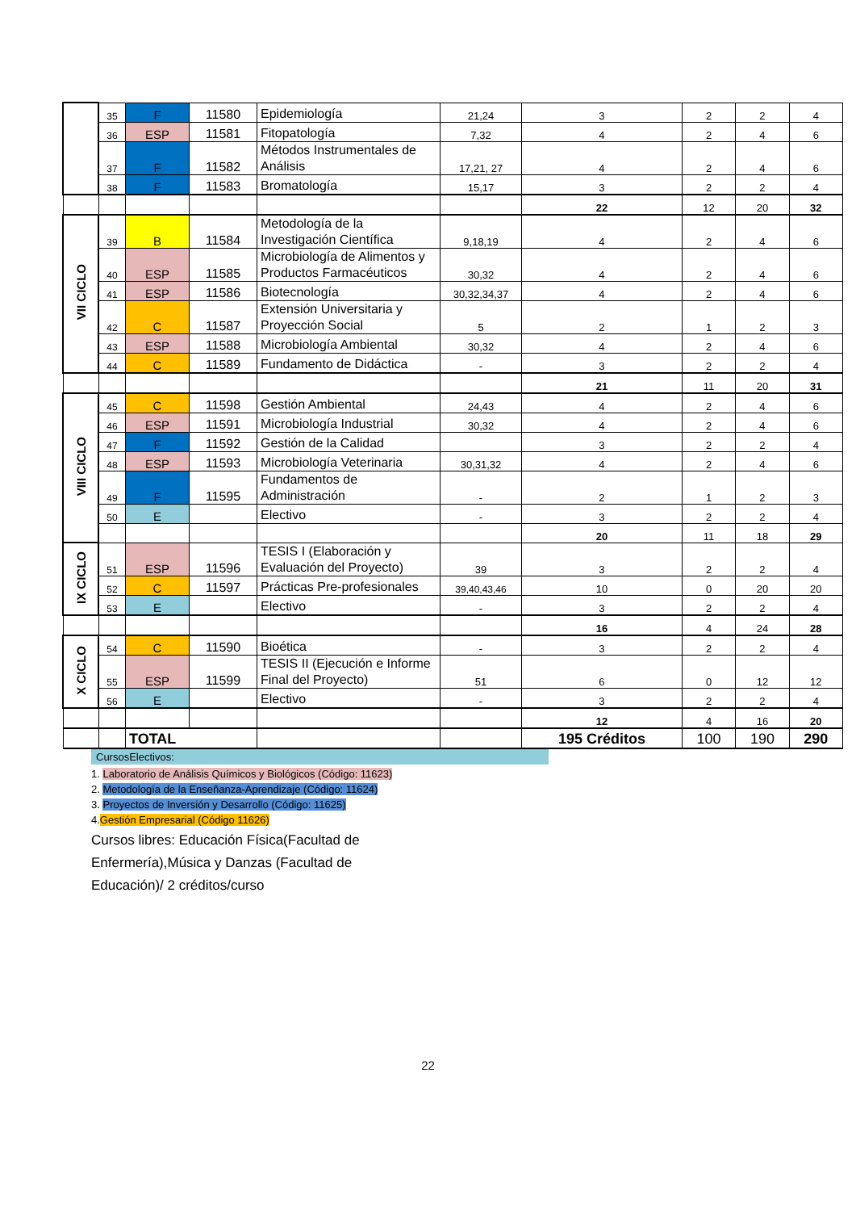| | 35 | F | 11580 | Epidemiología | 21,24 | 3 | 2 | 2 | 4 |
| | 36 | ESP | 11581 | Fitopatología | 7,32 | 4 | 2 | 4 | 6 |
| | 37 | F | 11582 | Métodos Instrumentales de Análisis | 17,21, 27 | 4 | 2 | 4 | 6 |
| | 38 | F | 11583 | Bromatología | 15,17 | 3 | 2 | 2 | 4 |
| | | | | | | 22 | 12 | 20 | 32 |
| VII CICLO | 39 | B | 11584 | Metodología de la Investigación Científica | 9,18,19 | 4 | 2 | 4 | 6 |
| | 40 | ESP | 11585 | Microbiología de Alimentos y Productos Farmacéuticos | 30,32 | 4 | 2 | 4 | 6 |
| | 41 | ESP | 11586 | Biotecnología | 30,32,34,37 | 4 | 2 | 4 | 6 |
| | 42 | C | 11587 | Extensión Universitaria y Proyección Social | 5 | 2 | 1 | 2 | 3 |
| | 43 | ESP | 11588 | Microbiología Ambiental | 30,32 | 4 | 2 | 4 | 6 |
| | 44 | C | 11589 | Fundamento de Didáctica | - | 3 | 2 | 2 | 4 |
| | | | | | | 21 | 11 | 20 | 31 |
| VIII CICLO | 45 | C | 11598 | Gestión Ambiental | 24,43 | 4 | 2 | 4 | 6 |
| | 46 | ESP | 11591 | Microbiología Industrial | 30,32 | 4 | 2 | 4 | 6 |
| | 47 | F | 11592 | Gestión de la Calidad | | 3 | 2 | 2 | 4 |
| | 48 | ESP | 11593 | Microbiología Veterinaria | 30,31,32 | 4 | 2 | 4 | 6 |
| | 49 | F | 11595 | Fundamentos de Administración | - | 2 | 1 | 2 | 3 |
| | 50 | E | | Electivo | - | 3 | 2 | 2 | 4 |
| | | | | | | 20 | 11 | 18 | 29 |
| IX CICLO | 51 | ESP | 11596 | TESIS I (Elaboración y Evaluación del Proyecto) | 39 | 3 | 2 | 2 | 4 |
| | 52 | C | 11597 | Prácticas Pre-profesionales | 39,40,43,46 | 10 | 0 | 20 | 20 |
| | 53 | E | | Electivo | - | 3 | 2 | 2 | 4 |
| | | | | | | 16 | 4 | 24 | 28 |
| X CICLO | 54 | C | 11590 | Bioética | - | 3 | 2 | 2 | 4 |
| | 55 | ESP | 11599 | TESIS II (Ejecución e Informe Final del Proyecto) | 51 | 6 | 0 | 12 | 12 |
| | 56 | E | | Electivo | - | 3 | 2 | 2 | 4 |
| | | | | | | 12 | 4 | 16 | 20 |
| | | TOTAL | | | | 195 Créditos | 100 | 190 | 290 |
CursosElectivos:
1. Laboratorio de Análisis Químicos y Biológicos (Código: 11623)
2. Metodología de la Enseñanza-Aprendizaje (Código: 11624)
3. Proyectos de Inversión y Desarrollo (Código: 11625)
4.Gestión Empresarial (Código 11626)
Cursos libres: Educación Física(Facultad de Enfermería),Música y Danzas (Facultad de Educación)/ 2 créditos/curso
22